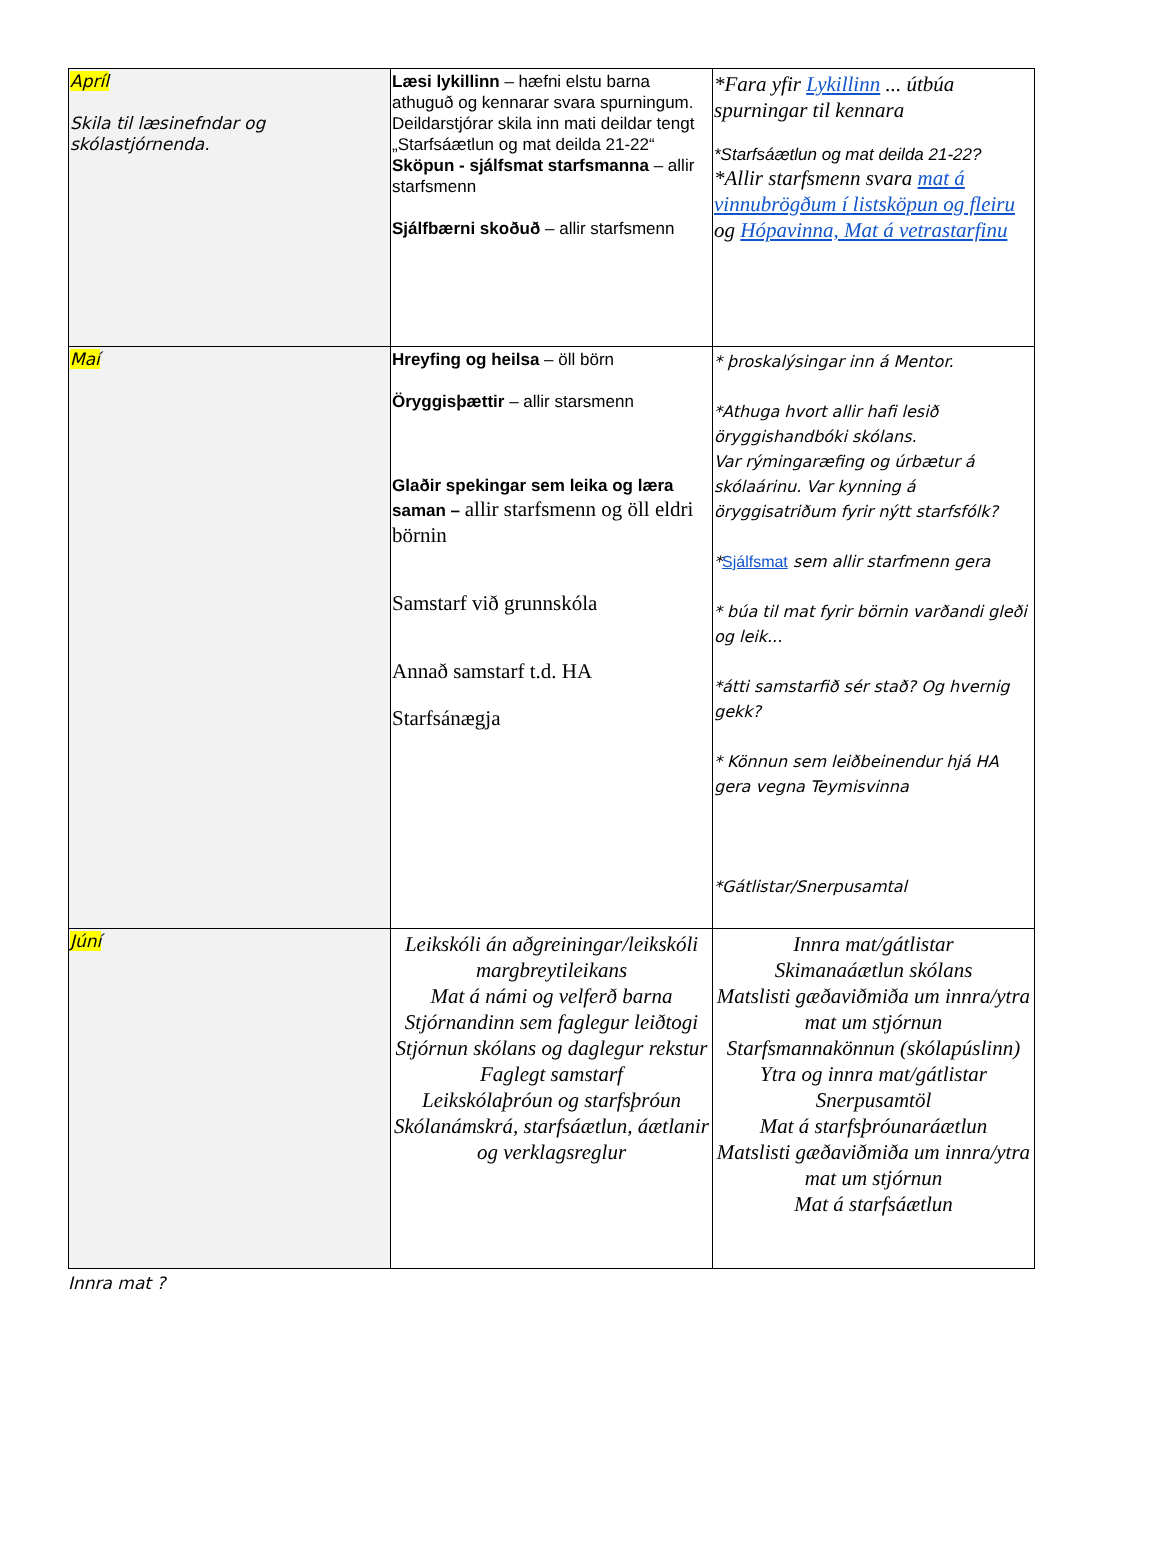| Apríl Skila til læsinefndar og skólastjórnenda. | Læsi lykillinn – hæfni elstu barna athuguð og kennarar svara spurningum. Deildarstjórar skila inn mati deildar tengt „Starfsáætlun og mat deilda 21-22“ Sköpun - sjálfsmat starfsmanna – allir starfsmenn Sjálfbærni skoðuð – allir starfsmenn | *Fara yfir Lykillinn ... útbúa spurningar til kennara *Starfsáætlun og mat deilda 21-22? *Allir starfsmenn svara mat á vinnubrögðum í listsköpun og fleiru og Hópavinna, Mat á vetrastarfinu |
| Maí | Hreyfing og heilsa – öll börn Öryggisþættir – allir starsmenn Glaðir spekingar sem leika og læra saman – allir starfsmenn og öll eldri börnin Samstarf við grunnskóla Annað samstarf t.d. HA Starfsánægja | * þroskalýsingar inn á Mentor. *Athuga hvort allir hafi lesið öryggishandbóki skólans. Var rýmingaræfing og úrbætur á skólaárinu. Var kynning á öryggisatriðum fyrir nýtt starfsfólk? * Sjálfsmat sem allir starfmenn gera * búa til mat fyrir börnin varðandi gleði og leik... *átti samstarfið sér stað? Og hvernig gekk? * Könnun sem leiðbeinendur hjá HA gera vegna Teymisvinna *Gátlistar/Snerpusamtal |
| Júní | Leikskóli án aðgreiningar/leikskóli margbreytileikans Mat á námi og velferð barna Stjórnandinn sem faglegur leiðtogi Stjórnun skólans og daglegur rekstur Faglegt samstarf Leikskólaþróun og starfsþróun Skólanámskrá, starfsáætlun, áætlanir og verklagsreglur | Innra mat/gátlistar Skimanaáætlun skólans Matslisti gæðaviðmiða um innra/ytra mat um stjórnun Starfsmannakönnun (skólapúslinn) Ytra og innra mat/gátlistar Snerpusamtöl Mat á starfsþróunaráætlun Matslisti gæðaviðmiða um innra/ytra mat um stjórnun Mat á starfsáætlun |
Innra mat ?